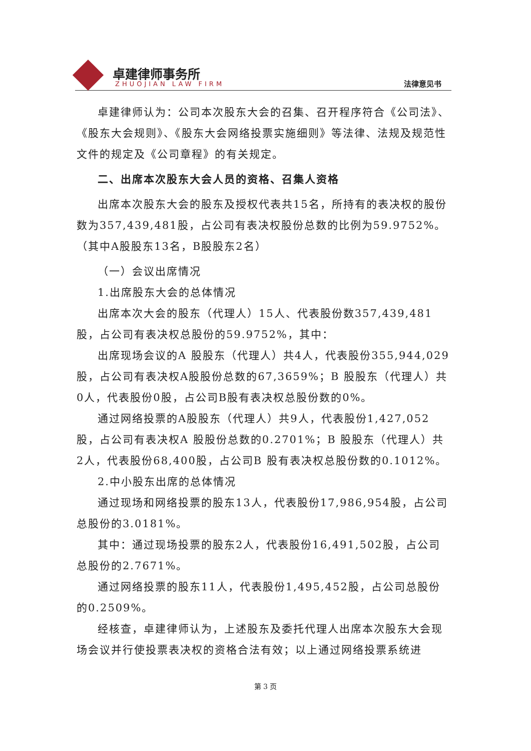卓建律师事务所
ZHUOJIAN LAW FIRM 法律意见书
卓建律师认为：公司本次股东大会的召集、召开程序符合《公司法》、《股东大会规则》、《股东大会网络投票实施细则》等法律、法规及规范性文件的规定及《公司章程》的有关规定。
二、出席本次股东大会人员的资格、召集人资格
出席本次股东大会的股东及授权代表共15名，所持有的表决权的股份数为357,439,481股，占公司有表决权股份总数的比例为59.9752%。（其中A股股东13名，B股股东2名）
（一）会议出席情况
1.出席股东大会的总体情况
出席本次大会的股东（代理人）15人、代表股份数357,439,481股，占公司有表决权总股份的59.9752%，其中：
出席现场会议的A 股股东（代理人）共4人，代表股份355,944,029股，占公司有表决权A股股份总数的67,3659%；B 股股东（代理人）共0人，代表股份0股，占公司B股有表决权总股份数的0%。
通过网络投票的A股股东（代理人）共9人，代表股份1,427,052股，占公司有表决权A 股股份总数的0.2701%；B 股股东（代理人）共2人，代表股份68,400股，占公司B 股有表决权总股份数的0.1012%。
2.中小股东出席的总体情况
通过现场和网络投票的股东13人，代表股份17,986,954股，占公司总股份的3.0181%。
其中：通过现场投票的股东2人，代表股份16,491,502股，占公司总股份的2.7671%。
通过网络投票的股东11人，代表股份1,495,452股，占公司总股份的0.2509%。
经核查，卓建律师认为，上述股东及委托代理人出席本次股东大会现场会议并行使投票表决权的资格合法有效；以上通过网络投票系统进
第 3 页